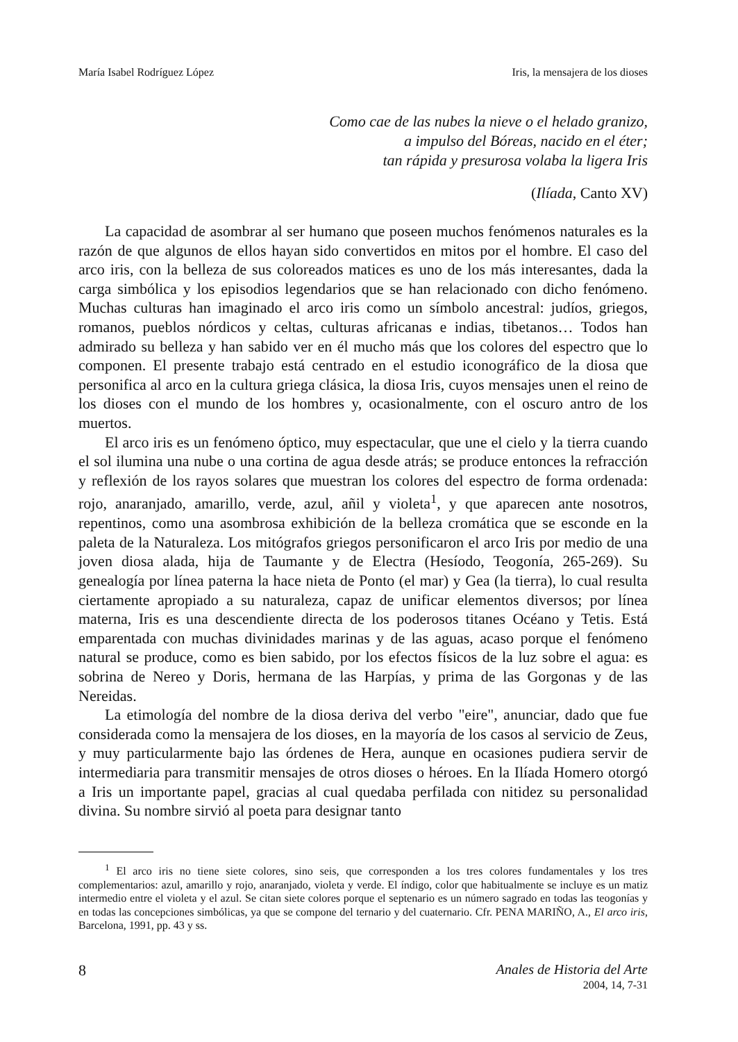María Isabel Rodríguez López Iris, la mensajera de los dioses
Como cae de las nubes la nieve o el helado granizo,
a impulso del Bóreas, nacido en el éter;
tan rápida y presurosa volaba la ligera Iris
(Ilíada, Canto XV)
La capacidad de asombrar al ser humano que poseen muchos fenómenos naturales es la razón de que algunos de ellos hayan sido convertidos en mitos por el hombre. El caso del arco iris, con la belleza de sus coloreados matices es uno de los más interesantes, dada la carga simbólica y los episodios legendarios que se han relacionado con dicho fenómeno. Muchas culturas han imaginado el arco iris como un símbolo ancestral: judíos, griegos, romanos, pueblos nórdicos y celtas, culturas africanas e indias, tibetanos… Todos han admirado su belleza y han sabido ver en él mucho más que los colores del espectro que lo componen. El presente trabajo está centrado en el estudio iconográfico de la diosa que personifica al arco en la cultura griega clásica, la diosa Iris, cuyos mensajes unen el reino de los dioses con el mundo de los hombres y, ocasionalmente, con el oscuro antro de los muertos.
El arco iris es un fenómeno óptico, muy espectacular, que une el cielo y la tierra cuando el sol ilumina una nube o una cortina de agua desde atrás; se produce entonces la refracción y reflexión de los rayos solares que muestran los colores del espectro de forma ordenada: rojo, anaranjado, amarillo, verde, azul, añil y violeta<sup>1</sup>, y que aparecen ante nosotros, repentinos, como una asombrosa exhibición de la belleza cromática que se esconde en la paleta de la Naturaleza. Los mitógrafos griegos personificaron el arco Iris por medio de una joven diosa alada, hija de Taumante y de Electra (Hesíodo, Teogonía, 265-269). Su genealogía por línea paterna la hace nieta de Ponto (el mar) y Gea (la tierra), lo cual resulta ciertamente apropiado a su naturaleza, capaz de unificar elementos diversos; por línea materna, Iris es una descendiente directa de los poderosos titanes Océano y Tetis. Está emparentada con muchas divinidades marinas y de las aguas, acaso porque el fenómeno natural se produce, como es bien sabido, por los efectos físicos de la luz sobre el agua: es sobrina de Nereo y Doris, hermana de las Harpías, y prima de las Gorgonas y de las Nereidas.
La etimología del nombre de la diosa deriva del verbo "eire", anunciar, dado que fue considerada como la mensajera de los dioses, en la mayoría de los casos al servicio de Zeus, y muy particularmente bajo las órdenes de Hera, aunque en ocasiones pudiera servir de intermediaria para transmitir mensajes de otros dioses o héroes. En la Ilíada Homero otorgó a Iris un importante papel, gracias al cual quedaba perfilada con nitidez su personalidad divina. Su nombre sirvió al poeta para designar tanto
<sup>1</sup> El arco iris no tiene siete colores, sino seis, que corresponden a los tres colores fundamentales y los tres complementarios: azul, amarillo y rojo, anaranjado, violeta y verde. El índigo, color que habitualmente se incluye es un matiz intermedio entre el violeta y el azul. Se citan siete colores porque el septenario es un número sagrado en todas las teogonías y en todas las concepciones simbólicas, ya que se compone del ternario y del cuaternario. Cfr. PENA MARIÑO, A., El arco iris, Barcelona, 1991, pp. 43 y ss.
8 Anales de Historia del Arte
2004, 14, 7-31